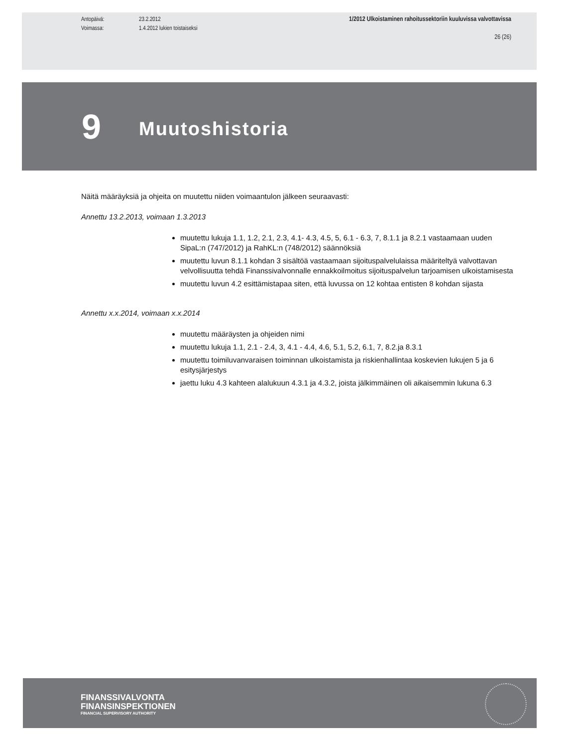Antopäivä: 23.2.2012
Voimassa: 1.4.2012 lukien toistaiseksi
1/2012 Ulkoistaminen rahoitussektoriin kuuluvissa valvottavissa
26 (26)
9
Muutoshistoria
Näitä määräyksiä ja ohjeita on muutettu niiden voimaantulon jälkeen seuraavasti:
Annettu 13.2.2013, voimaan 1.3.2013
muutettu lukuja 1.1, 1.2, 2.1, 2.3, 4.1- 4.3, 4.5, 5, 6.1 - 6.3, 7, 8.1.1 ja 8.2.1 vastaamaan uuden SipaL:n (747/2012) ja RahKL:n (748/2012) säännöksiä
muutettu luvun 8.1.1 kohdan 3 sisältöä vastaamaan sijoituspalvelulaissa määriteltyä valvottavan velvollisuutta tehdä Finanssivalvonnalle ennakkoilmoitus sijoituspalvelun tarjoamisen ulkoistamisesta
muutettu luvun 4.2 esittämistapaa siten, että luvussa on 12 kohtaa entisten 8 kohdan sijasta
Annettu x.x.2014, voimaan x.x.2014
muutettu määräysten ja ohjeiden nimi
muutettu lukuja 1.1, 2.1 - 2.4, 3, 4.1 - 4.4, 4.6, 5.1, 5.2, 6.1, 7, 8.2.ja 8.3.1
muutettu toimiluvanvaraisen toiminnan ulkoistamista ja riskienhallintaa koskevien lukujen 5 ja 6 esitysjärjestys
jaettu luku 4.3 kahteen alalukuun 4.3.1 ja 4.3.2, joista jälkimmäinen oli aikaisemmin lukuna 6.3
FINANSSIVALVONTA
FINANSINSPEKTIONEN
FINANCIAL SUPERVISORY AUTHORITY